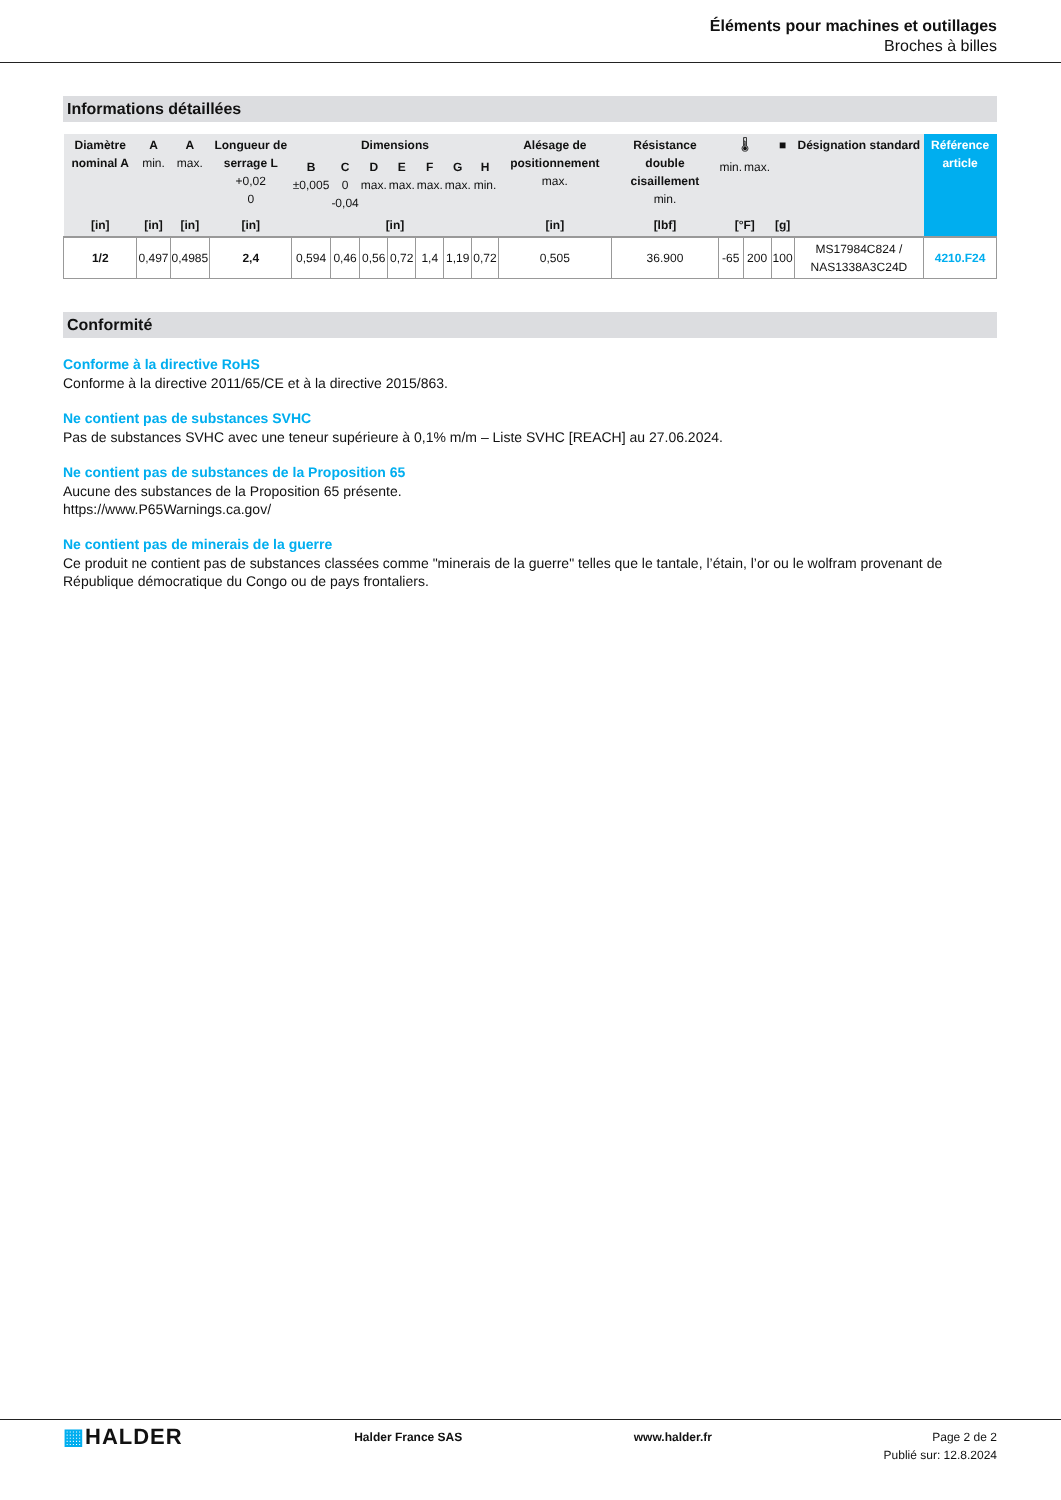Éléments pour machines et outillages
Broches à billes
Informations détaillées
| Diamètre nominal A | A min. | A max. | Longueur de serrage L +0,02 0 | Dimensions | | | | | | | Alésage de positionnement max. | Résistance double cisaillement min. | 🌡 | | ■ | Désignation standard | Référence article |
| --- | --- | --- | --- | --- | --- | --- | --- | --- | --- | --- | --- | --- | --- | --- | --- | --- | --- |
| | | | | B ±0,005 | C 0 -0,04 | D max. | E max. | F max. | G max. | H min. | | | min. | max. | | | |
| [in] | [in] | [in] | [in] | [in] | | | | | | | [in] | [lbf] | [°F] | | [g] | | |
| 1/2 | 0,497 | 0,4985 | 2,4 | 0,594 | 0,46 | 0,56 | 0,72 | 1,4 | 1,19 | 0,72 | 0,505 | 36.900 | -65 | 200 | 100 | MS17984C824 / NAS1338A3C24D | 4210.F24 |
Conformité
Conforme à la directive RoHS
Conforme à la directive 2011/65/CE et à la directive 2015/863.
Ne contient pas de substances SVHC
Pas de substances SVHC avec une teneur supérieure à 0,1% m/m – Liste SVHC [REACH] au 27.06.2024.
Ne contient pas de substances de la Proposition 65
Aucune des substances de la Proposition 65 présente.
https://www.P65Warnings.ca.gov/
Ne contient pas de minerais de la guerre
Ce produit ne contient pas de substances classées comme "minerais de la guerre" telles que le tantale, l’étain, l’or ou le wolfram provenant de République démocratique du Congo ou de pays frontaliers.
▦HALDER
Halder France SAS www.halder.fr Page 2 de 2
Publié sur: 12.8.2024